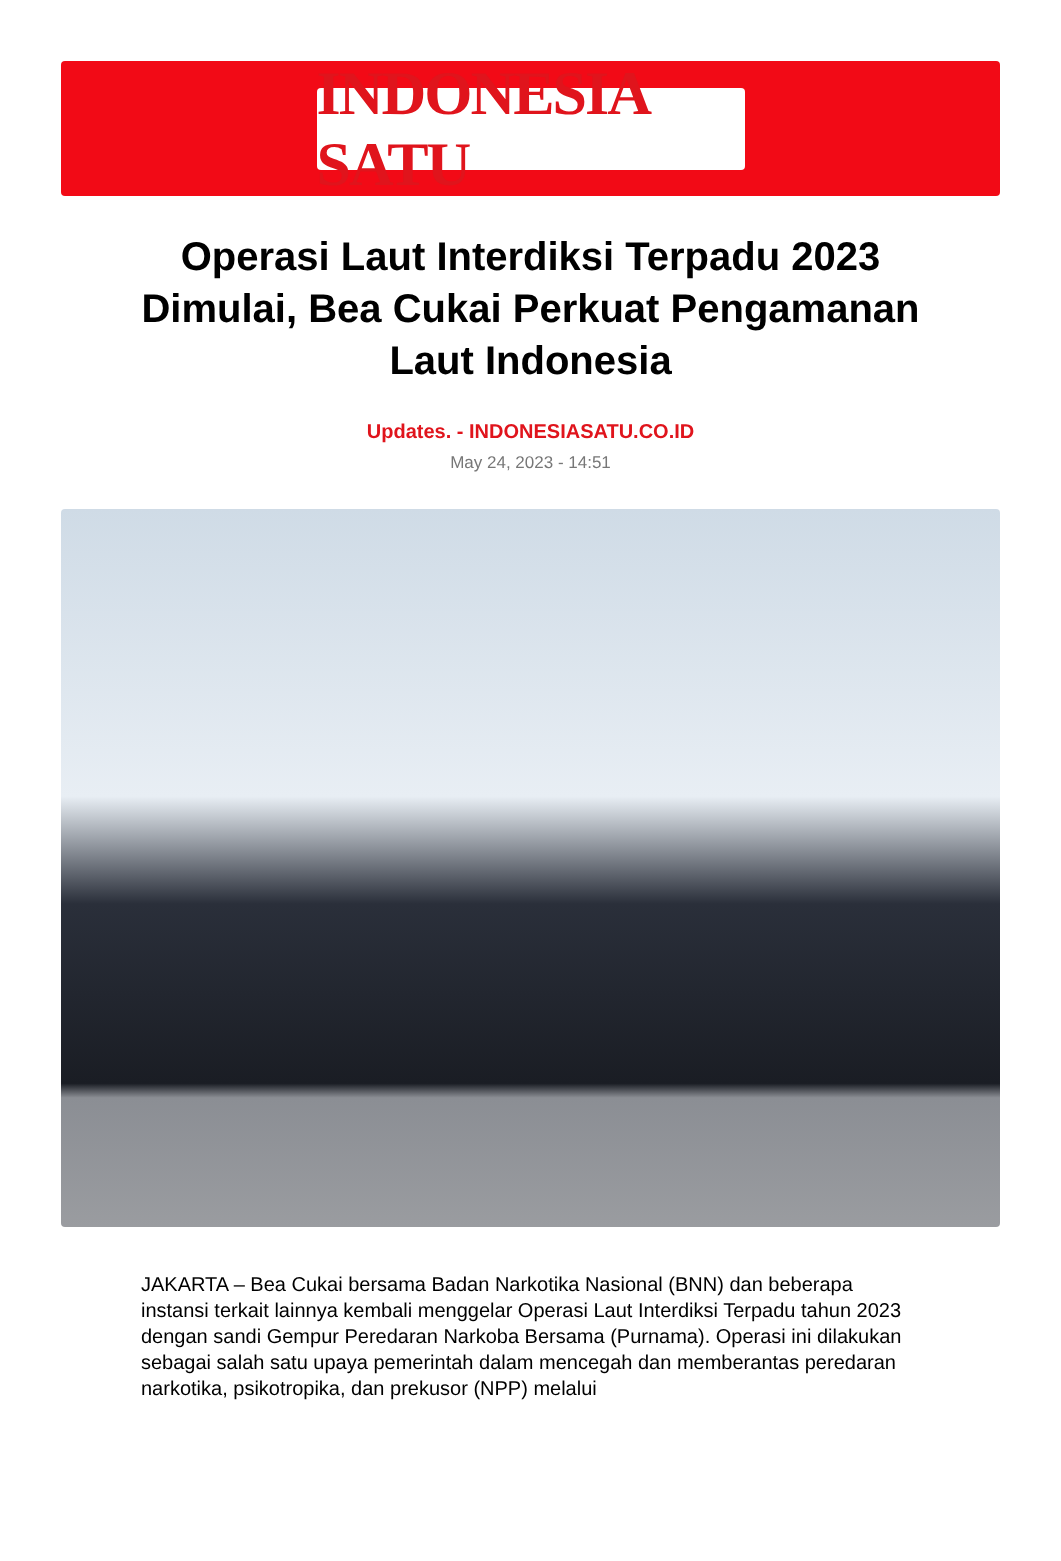INDONESIA SATU
Operasi Laut Interdiksi Terpadu 2023 Dimulai, Bea Cukai Perkuat Pengamanan Laut Indonesia
Updates. - INDONESIASATU.CO.ID
May 24, 2023 - 14:51
JAKARTA – Bea Cukai bersama Badan Narkotika Nasional (BNN) dan beberapa instansi terkait lainnya kembali menggelar Operasi Laut Interdiksi Terpadu tahun 2023 dengan sandi Gempur Peredaran Narkoba Bersama (Purnama). Operasi ini dilakukan sebagai salah satu upaya pemerintah dalam mencegah dan memberantas peredaran narkotika, psikotropika, dan prekusor (NPP) melalui